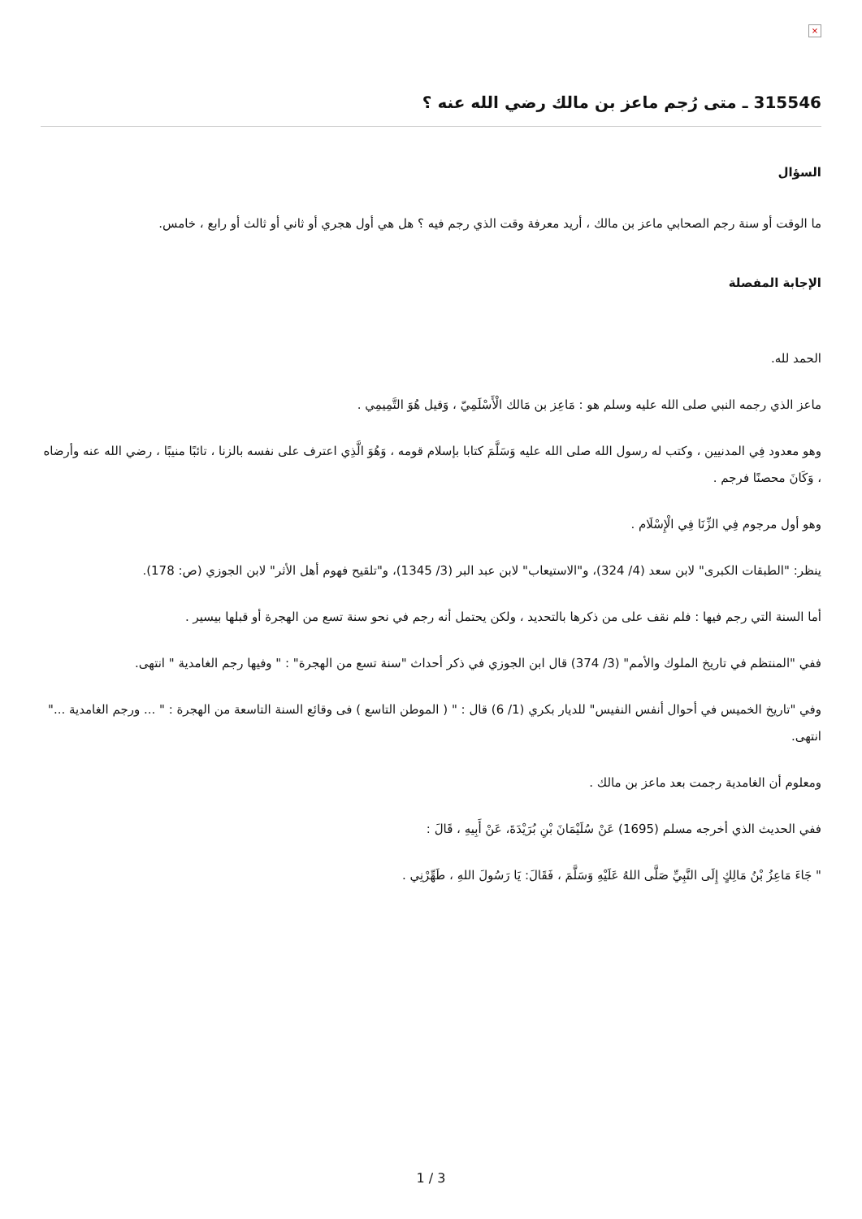×
315546 ـ متى رُجم ماعز بن مالك رضي الله عنه ؟
السؤال
ما الوقت أو سنة رجم الصحابي ماعز بن مالك ، أريد معرفة وقت الذي رجم فيه ؟ هل هي أول هجري أو ثاني أو ثالث أو رابع ، خامس.
الإجابة المفصلة
الحمد لله.
ماعز الذي رجمه النبي صلى الله عليه وسلم هو : مَاعِز بن مَالك الْأَسْلَمِيّ ، وَقيل هُوَ التَّمِيمِي .
وهو معدود فِي المدنيين ، وكتب له رسول الله صلى الله عليه وَسَلَّمَ كتابا بإسلام قومه ، وَهُوَ الَّذِي اعترف على نفسه بالزنا ، تائبًا منيبًا ، رضي الله عنه وأرضاه ، وَكَانَ محصنًا فرجم .
وهو أول مرجوم فِي الزِّنَا فِي الْإِسْلَام .
ينظر: "الطبقات الكبرى" لابن سعد (4/ 324)، و"الاستيعاب" لابن عبد البر (3/ 1345)، و"تلقيح فهوم أهل الأثر" لابن الجوزي (ص: 178).
أما السنة التي رجم فيها : فلم نقف على من ذكرها بالتحديد ، ولكن يحتمل أنه رجم في نحو سنة تسع من الهجرة أو قبلها بيسير .
ففي "المنتظم في تاريخ الملوك والأمم" (3/ 374) قال ابن الجوزي في ذكر أحداث "سنة تسع من الهجرة" : " وفيها رجم الغامدية " انتهى.
وفي "تاريخ الخميس في أحوال أنفس النفيس" للديار بكري (1/ 6) قال : " ( الموطن التاسع ) فى وقائع السنة التاسعة من الهجرة : " ... ورجم الغامدية ..." انتهى.
ومعلوم أن الغامدية رجمت بعد ماعز بن مالك .
ففي الحديث الذي أخرجه مسلم (1695) عَنْ سُلَيْمَانَ بْنِ بُرَيْدَةَ، عَنْ أَبِيهِ ، قَالَ :
" جَاءَ مَاعِزُ بْنُ مَالِكٍ إِلَى النَّبِيِّ صَلَّى اللهُ عَلَيْهِ وَسَلَّمَ ، فَقَالَ: يَا رَسُولَ اللهِ ، طَهِّرْنِي .
1 / 3